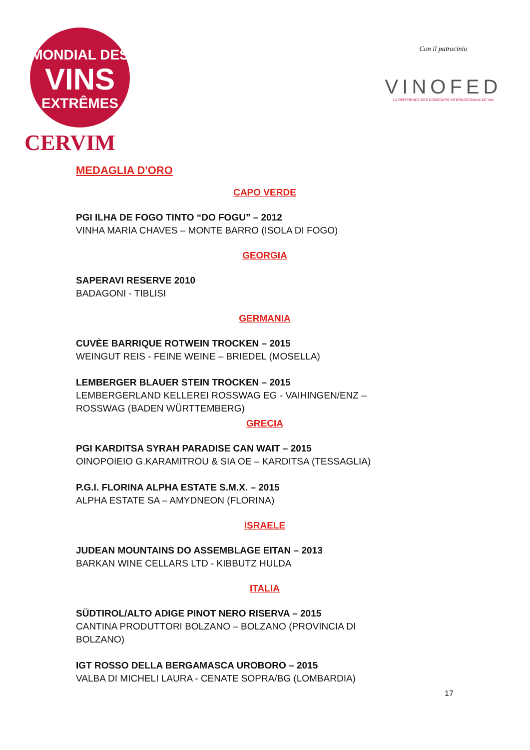MONDIAL DES
VINS
EXTRÊMES
CERVIM
Con il patrocinio
VINOFED
LA REFERENCE DES CONCOURS INTERNATIONAUX DE VIN
MEDAGLIA D'ORO
CAPO VERDE
PGI ILHA DE FOGO TINTO “DO FOGU” – 2012
VINHA MARIA CHAVES – MONTE BARRO (ISOLA DI FOGO)
GEORGIA
SAPERAVI RESERVE 2010
BADAGONI - TIBLISI
GERMANIA
CUVÈE BARRIQUE ROTWEIN TROCKEN – 2015
WEINGUT REIS - FEINE WEINE – BRIEDEL (MOSELLA)
LEMBERGER BLAUER STEIN TROCKEN – 2015
LEMBERGERLAND KELLEREI ROSSWAG EG - VAIHINGEN/ENZ – ROSSWAG (BADEN WÜRTTEMBERG)
GRECIA
PGI KARDITSA SYRAH PARADISE CAN WAIT – 2015
OINOPOIEIO G.KARAMITROU & SIA OE – KARDITSA (TESSAGLIA)
P.G.I. FLORINA ALPHA ESTATE S.M.X. – 2015
ALPHA ESTATE SA – AMYDNEON (FLORINA)
ISRAELE
JUDEAN MOUNTAINS DO ASSEMBLAGE EITAN – 2013
BARKAN WINE CELLARS LTD - KIBBUTZ HULDA
ITALIA
SÜDTIROL/ALTO ADIGE PINOT NERO RISERVA – 2015
CANTINA PRODUTTORI BOLZANO – BOLZANO (PROVINCIA DI BOLZANO)
IGT ROSSO DELLA BERGAMASCA UROBORO – 2015
VALBA DI MICHELI LAURA - CENATE SOPRA/BG (LOMBARDIA)
17